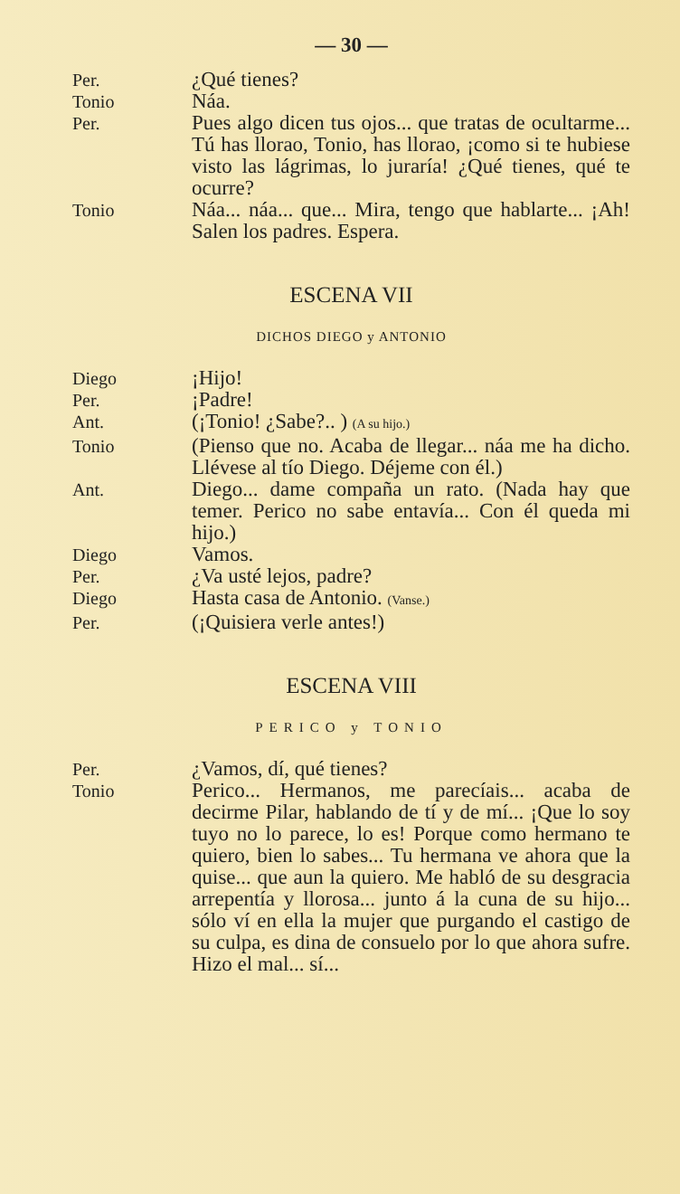— 30 —
Per.
¿Qué tienes?
Tonio
Náa.
Per.
Pues algo dicen tus ojos... que tratas de ocultarme... Tú has llorao, Tonio, has llorao, ¡como si te hubiese visto las lágrimas, lo juraría! ¿Qué tienes, qué te ocurre?
Tonio
Náa... náa... que... Mira, tengo que hablarte... ¡Ah! Salen los padres. Espera.
ESCENA VII
DICHOS DIEGO y ANTONIO
Diego
¡Hijo!
Per.
¡Padre!
Ant.
(¡Tonio! ¿Sabe?.. ) (A su hijo.)
Tonio
(Pienso que no. Acaba de llegar... náa me ha dicho. Llévese al tío Diego. Déjeme con él.)
Ant.
Diego... dame compaña un rato. (Nada hay que temer. Perico no sabe entavía... Con él queda mi hijo.)
Diego
Vamos.
Per.
¿Va usté lejos, padre?
Diego
Hasta casa de Antonio. (Vanse.)
Per.
(¡Quisiera verle antes!)
ESCENA VIII
PERICO y TONIO
Per.
¿Vamos, dí, qué tienes?
Tonio
Perico... Hermanos, me parecíais... acaba de decirme Pilar, hablando de tí y de mí... ¡Que lo soy tuyo no lo parece, lo es! Porque como hermano te quiero, bien lo sabes... Tu hermana ve ahora que la quise... que aun la quiero. Me habló de su desgracia arrepentía y llorosa... junto á la cuna de su hijo... sólo ví en ella la mujer que purgando el castigo de su culpa, es dina de consuelo por lo que ahora sufre. Hizo el mal... sí...